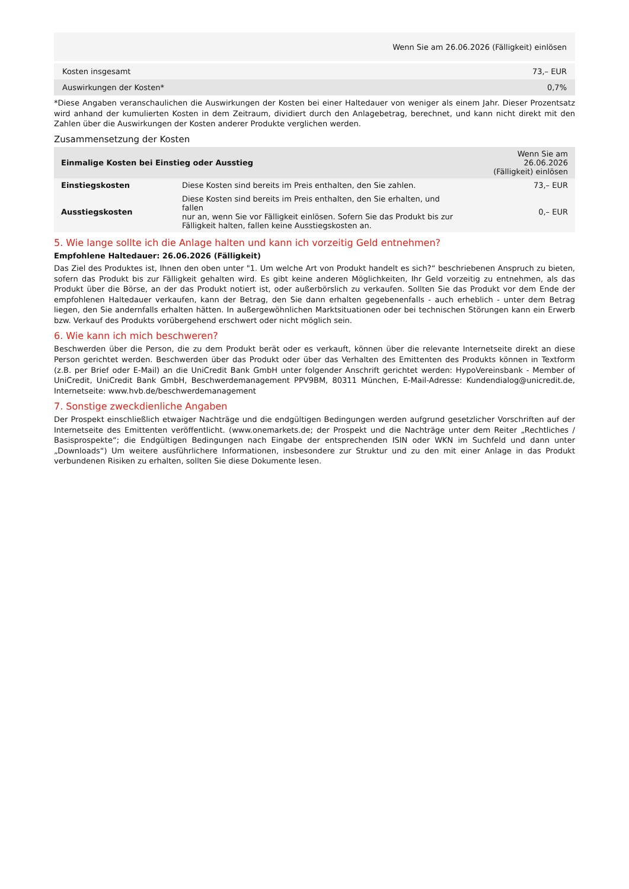| | Wenn Sie am 26.06.2026 (Fälligkeit) einlösen |
| --- | --- |
| Kosten insgesamt | 73,– EUR |
| Auswirkungen der Kosten* | 0,7% |
*Diese Angaben veranschaulichen die Auswirkungen der Kosten bei einer Haltedauer von weniger als einem Jahr. Dieser Prozentsatz wird anhand der kumulierten Kosten in dem Zeitraum, dividiert durch den Anlagebetrag, berechnet, und kann nicht direkt mit den Zahlen über die Auswirkungen der Kosten anderer Produkte verglichen werden.
Zusammensetzung der Kosten
| Einmalige Kosten bei Einstieg oder Ausstieg | | Wenn Sie am 26.06.2026 (Fälligkeit) einlösen |
| --- | --- | --- |
| Einstiegskosten | Diese Kosten sind bereits im Preis enthalten, den Sie zahlen. | 73,– EUR |
| Ausstiegskosten | Diese Kosten sind bereits im Preis enthalten, den Sie erhalten, und fallen nur an, wenn Sie vor Fälligkeit einlösen. Sofern Sie das Produkt bis zur Fälligkeit halten, fallen keine Ausstiegskosten an. | 0,– EUR |
5. Wie lange sollte ich die Anlage halten und kann ich vorzeitig Geld entnehmen?
Empfohlene Haltedauer: 26.06.2026 (Fälligkeit)
Das Ziel des Produktes ist, Ihnen den oben unter "1. Um welche Art von Produkt handelt es sich?“ beschriebenen Anspruch zu bieten, sofern das Produkt bis zur Fälligkeit gehalten wird. Es gibt keine anderen Möglichkeiten, Ihr Geld vorzeitig zu entnehmen, als das Produkt über die Börse, an der das Produkt notiert ist, oder außerbörslich zu verkaufen. Sollten Sie das Produkt vor dem Ende der empfohlenen Haltedauer verkaufen, kann der Betrag, den Sie dann erhalten gegebenenfalls - auch erheblich - unter dem Betrag liegen, den Sie andernfalls erhalten hätten. In außergewöhnlichen Marktsituationen oder bei technischen Störungen kann ein Erwerb bzw. Verkauf des Produkts vorübergehend erschwert oder nicht möglich sein.
6. Wie kann ich mich beschweren?
Beschwerden über die Person, die zu dem Produkt berät oder es verkauft, können über die relevante Internetseite direkt an diese Person gerichtet werden. Beschwerden über das Produkt oder über das Verhalten des Emittenten des Produkts können in Textform (z.B. per Brief oder E-Mail) an die UniCredit Bank GmbH unter folgender Anschrift gerichtet werden: HypoVereinsbank - Member of UniCredit, UniCredit Bank GmbH, Beschwerdemanagement PPV9BM, 80311 München, E-Mail-Adresse: Kundendialog@unicredit.de, Internetseite: www.hvb.de/beschwerdemanagement
7. Sonstige zweckdienliche Angaben
Der Prospekt einschließlich etwaiger Nachträge und die endgültigen Bedingungen werden aufgrund gesetzlicher Vorschriften auf der Internetseite des Emittenten veröffentlicht. (www.onemarkets.de; der Prospekt und die Nachträge unter dem Reiter „Rechtliches / Basisprospekte“; die Endgültigen Bedingungen nach Eingabe der entsprechenden ISIN oder WKN im Suchfeld und dann unter „Downloads“) Um weitere ausführlichere Informationen, insbesondere zur Struktur und zu den mit einer Anlage in das Produkt verbundenen Risiken zu erhalten, sollten Sie diese Dokumente lesen.